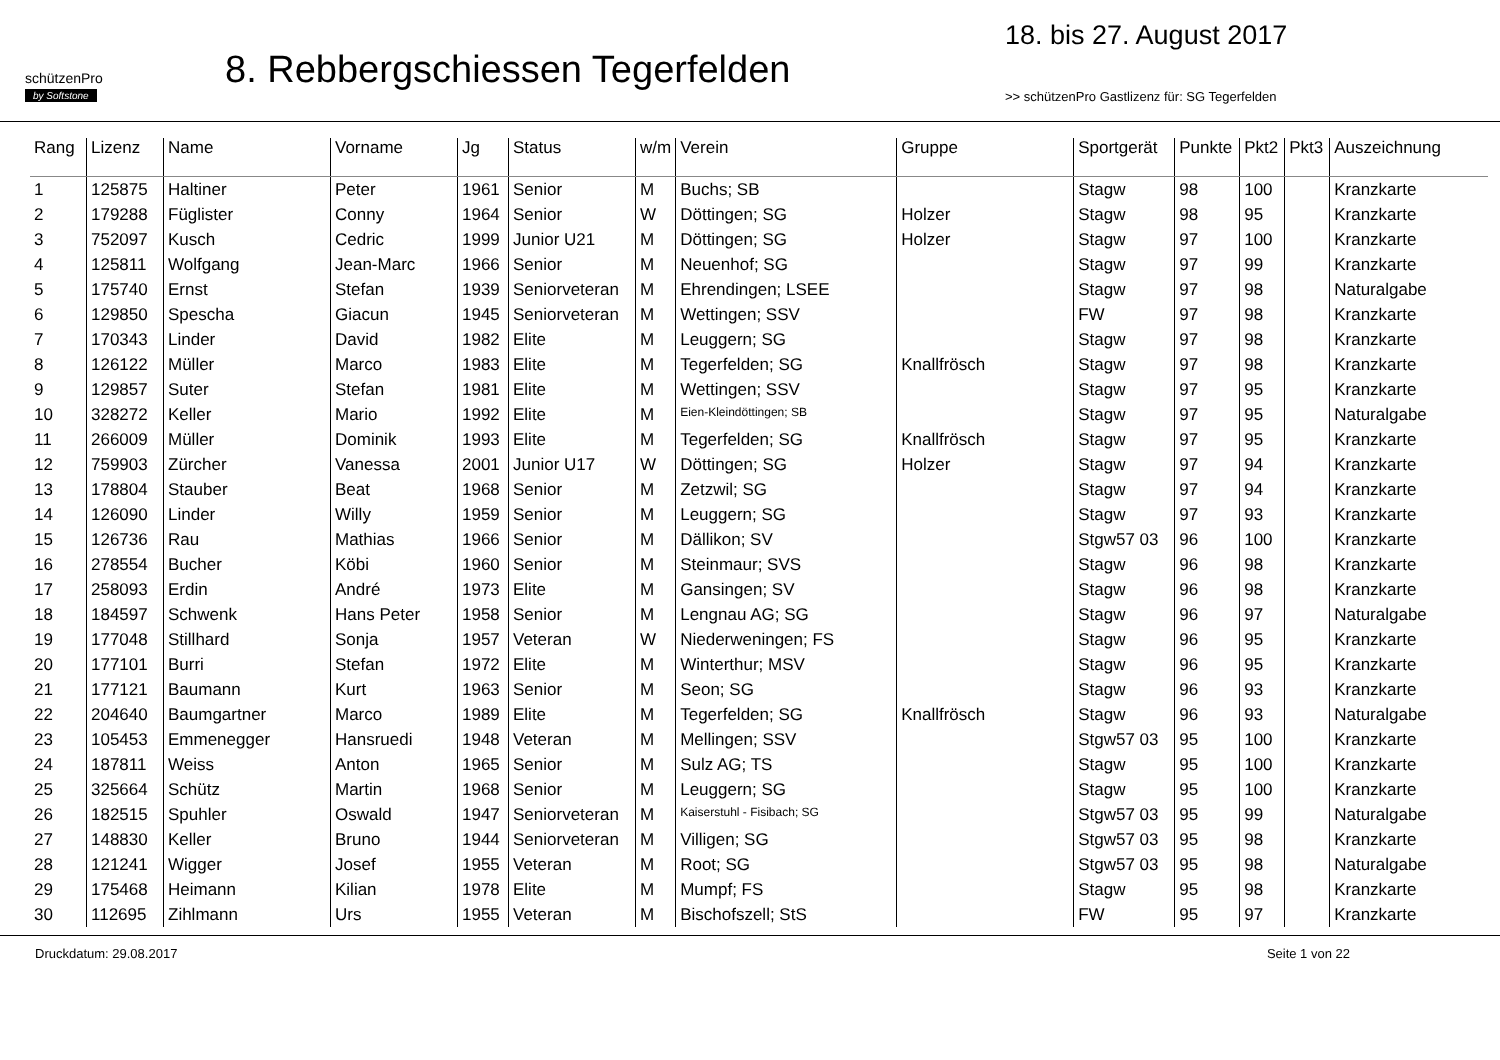schützenPro
by Softstone
8. Rebbergschiessen Tegerfelden
18. bis 27. August 2017
>> schützenPro Gastlizenz für: SG Tegerfelden
| Rang | Lizenz | Name | Vorname | Jg | Status | w/m | Verein | Gruppe | Sportgerät | Punkte | Pkt2 | Pkt3 | Auszeichnung |
| --- | --- | --- | --- | --- | --- | --- | --- | --- | --- | --- | --- | --- | --- |
| 1 | 125875 | Haltiner | Peter | 1961 | Senior | M | Buchs; SB | | Stagw | 98 | 100 | | Kranzkarte |
| 2 | 179288 | Füglister | Conny | 1964 | Senior | W | Döttingen; SG | Holzer | Stagw | 98 | 95 | | Kranzkarte |
| 3 | 752097 | Kusch | Cedric | 1999 | Junior U21 | M | Döttingen; SG | Holzer | Stagw | 97 | 100 | | Kranzkarte |
| 4 | 125811 | Wolfgang | Jean-Marc | 1966 | Senior | M | Neuenhof; SG | | Stagw | 97 | 99 | | Kranzkarte |
| 5 | 175740 | Ernst | Stefan | 1939 | Seniorveteran | M | Ehrendingen; LSEE | | Stagw | 97 | 98 | | Naturalgabe |
| 6 | 129850 | Spescha | Giacun | 1945 | Seniorveteran | M | Wettingen; SSV | | FW | 97 | 98 | | Kranzkarte |
| 7 | 170343 | Linder | David | 1982 | Elite | M | Leuggern; SG | | Stagw | 97 | 98 | | Kranzkarte |
| 8 | 126122 | Müller | Marco | 1983 | Elite | M | Tegerfelden; SG | Knallfrösch | Stagw | 97 | 98 | | Kranzkarte |
| 9 | 129857 | Suter | Stefan | 1981 | Elite | M | Wettingen; SSV | | Stagw | 97 | 95 | | Kranzkarte |
| 10 | 328272 | Keller | Mario | 1992 | Elite | M | Eien-Kleindöttingen; SB | | Stagw | 97 | 95 | | Naturalgabe |
| 11 | 266009 | Müller | Dominik | 1993 | Elite | M | Tegerfelden; SG | Knallfrösch | Stagw | 97 | 95 | | Kranzkarte |
| 12 | 759903 | Zürcher | Vanessa | 2001 | Junior U17 | W | Döttingen; SG | Holzer | Stagw | 97 | 94 | | Kranzkarte |
| 13 | 178804 | Stauber | Beat | 1968 | Senior | M | Zetzwil; SG | | Stagw | 97 | 94 | | Kranzkarte |
| 14 | 126090 | Linder | Willy | 1959 | Senior | M | Leuggern; SG | | Stagw | 97 | 93 | | Kranzkarte |
| 15 | 126736 | Rau | Mathias | 1966 | Senior | M | Dällikon; SV | | Stgw57 03 | 96 | 100 | | Kranzkarte |
| 16 | 278554 | Bucher | Köbi | 1960 | Senior | M | Steinmaur; SVS | | Stagw | 96 | 98 | | Kranzkarte |
| 17 | 258093 | Erdin | André | 1973 | Elite | M | Gansingen; SV | | Stagw | 96 | 98 | | Kranzkarte |
| 18 | 184597 | Schwenk | Hans Peter | 1958 | Senior | M | Lengnau AG; SG | | Stagw | 96 | 97 | | Naturalgabe |
| 19 | 177048 | Stillhard | Sonja | 1957 | Veteran | W | Niederweningen; FS | | Stagw | 96 | 95 | | Kranzkarte |
| 20 | 177101 | Burri | Stefan | 1972 | Elite | M | Winterthur; MSV | | Stagw | 96 | 95 | | Kranzkarte |
| 21 | 177121 | Baumann | Kurt | 1963 | Senior | M | Seon; SG | | Stagw | 96 | 93 | | Kranzkarte |
| 22 | 204640 | Baumgartner | Marco | 1989 | Elite | M | Tegerfelden; SG | Knallfrösch | Stagw | 96 | 93 | | Naturalgabe |
| 23 | 105453 | Emmenegger | Hansruedi | 1948 | Veteran | M | Mellingen; SSV | | Stgw57 03 | 95 | 100 | | Kranzkarte |
| 24 | 187811 | Weiss | Anton | 1965 | Senior | M | Sulz AG; TS | | Stagw | 95 | 100 | | Kranzkarte |
| 25 | 325664 | Schütz | Martin | 1968 | Senior | M | Leuggern; SG | | Stagw | 95 | 100 | | Kranzkarte |
| 26 | 182515 | Spuhler | Oswald | 1947 | Seniorveteran | M | Kaiserstuhl - Fisibach; SG | | Stgw57 03 | 95 | 99 | | Naturalgabe |
| 27 | 148830 | Keller | Bruno | 1944 | Seniorveteran | M | Villigen; SG | | Stgw57 03 | 95 | 98 | | Kranzkarte |
| 28 | 121241 | Wigger | Josef | 1955 | Veteran | M | Root; SG | | Stgw57 03 | 95 | 98 | | Naturalgabe |
| 29 | 175468 | Heimann | Kilian | 1978 | Elite | M | Mumpf; FS | | Stagw | 95 | 98 | | Kranzkarte |
| 30 | 112695 | Zihlmann | Urs | 1955 | Veteran | M | Bischofszell; StS | | FW | 95 | 97 | | Kranzkarte |
Druckdatum: 29.08.2017 Seite 1 von 22